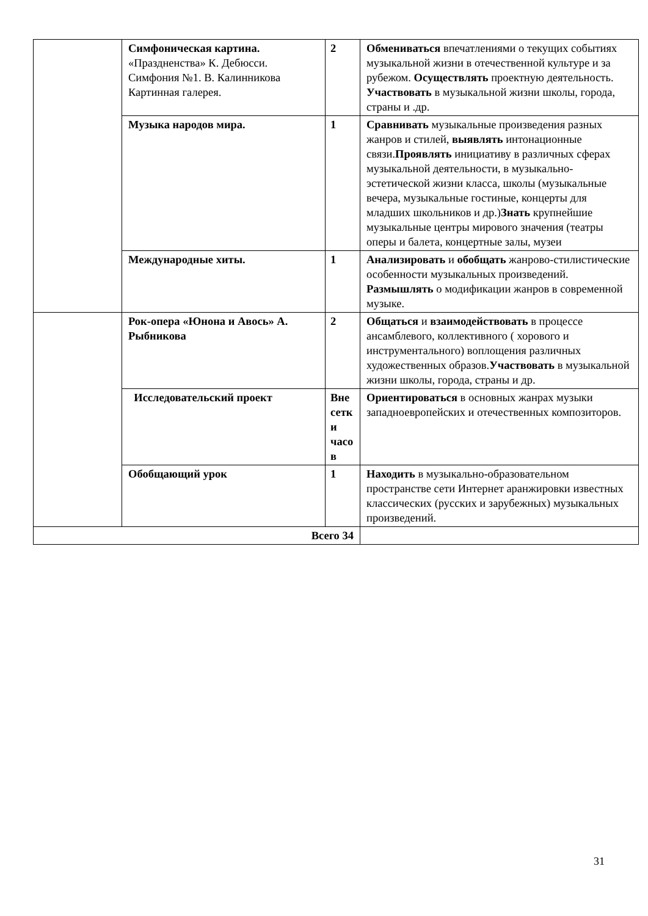| | Симфоническая картина. «Праздненства» К. Дебюсси. Симфония №1. В. Калинникова Картинная галерея. | 2 | Обмениваться впечатлениями о текущих событиях музыкальной жизни в отечественной культуре и за рубежом. Осуществлять проектную деятельность. Участвовать в музыкальной жизни школы, города, страны и .др. |
| | Музыка народов мира. | 1 | Сравнивать музыкальные произведения разных жанров и стилей, выявлять интонационные связи. Проявлять инициативу в различных сферах музыкальной деятельности, в музыкально-эстетической жизни класса, школы (музыкальные вечера, музыкальные гостиные, концерты для младших школьников и др.) Знать крупнейшие музыкальные центры мирового значения (театры оперы и балета, концертные залы, музеи |
| | Международные хиты. | 1 | Анализировать и обобщать жанрово-стилистические особенности музыкальных произведений. Размышлять о модификации жанров в современной музыке. |
| | Рок-опера «Юнона и Авось» А. Рыбникова | 2 | Общаться и взаимодействовать в процессе ансамблевого, коллективного ( хорового и инструментального) воплощения различных художественных образов. Участвовать в музыкальной жизни школы, города, страны и др. |
| | Исследовательский проект | Вне сетк и часо в | Ориентироваться в основных жанрах музыки западноевропейских и отечественных композиторов. |
| | Обобщающий урок | 1 | Находить в музыкально-образовательном пространстве сети Интернет аранжировки известных классических (русских и зарубежных) музыкальных произведений. |
| Всего 34 | | | |
31